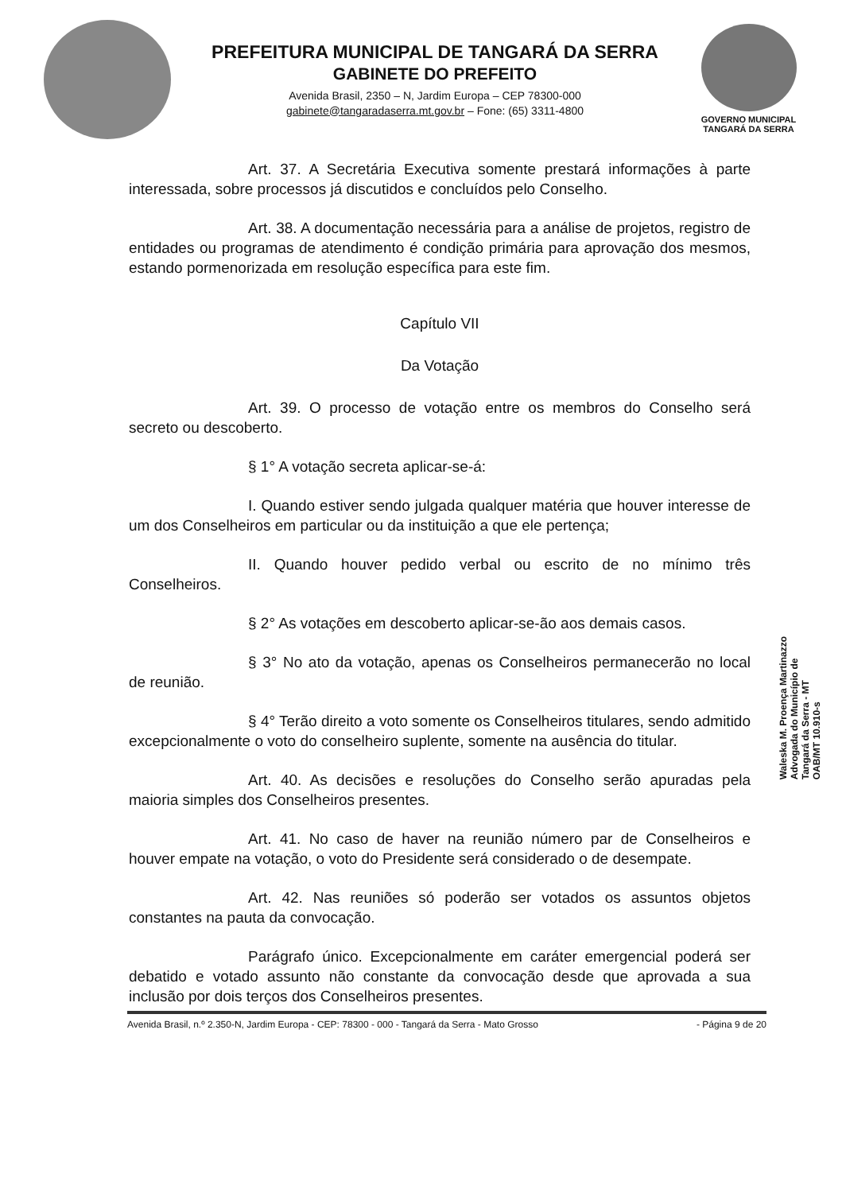PREFEITURA MUNICIPAL DE TANGARÁ DA SERRA
GABINETE DO PREFEITO
Avenida Brasil, 2350 – N, Jardim Europa – CEP 78300-000
gabinete@tangaradaserra.mt.gov.br – Fone: (65) 3311-4800
GOVERNO MUNICIPAL
TANGARÁ DA SERRA
Art. 37. A Secretária Executiva somente prestará informações à parte interessada, sobre processos já discutidos e concluídos pelo Conselho.
Art. 38. A documentação necessária para a análise de projetos, registro de entidades ou programas de atendimento é condição primária para aprovação dos mesmos, estando pormenorizada em resolução específica para este fim.
Capítulo VII
Da Votação
Art. 39. O processo de votação entre os membros do Conselho será secreto ou descoberto.
§ 1° A votação secreta aplicar-se-á:
I. Quando estiver sendo julgada qualquer matéria que houver interesse de um dos Conselheiros em particular ou da instituição a que ele pertença;
II. Quando houver pedido verbal ou escrito de no mínimo três Conselheiros.
§ 2° As votações em descoberto aplicar-se-ão aos demais casos.
§ 3° No ato da votação, apenas os Conselheiros permanecerão no local de reunião.
§ 4° Terão direito a voto somente os Conselheiros titulares, sendo admitido excepcionalmente o voto do conselheiro suplente, somente na ausência do titular.
Art. 40. As decisões e resoluções do Conselho serão apuradas pela maioria simples dos Conselheiros presentes.
Art. 41. No caso de haver na reunião número par de Conselheiros e houver empate na votação, o voto do Presidente será considerado o de desempate.
Art. 42. Nas reuniões só poderão ser votados os assuntos objetos constantes na pauta da convocação.
Parágrafo único. Excepcionalmente em caráter emergencial poderá ser debatido e votado assunto não constante da convocação desde que aprovada a sua inclusão por dois terços dos Conselheiros presentes.
Waleska M. Proença Martinazzo
Advogada do Município de
Tangará da Serra - MT
OAB/MT 10.910-s
Avenida Brasil, n.º 2.350-N, Jardim Europa - CEP: 78300 - 000 - Tangará da Serra - Mato Grosso - Página 9 de 20